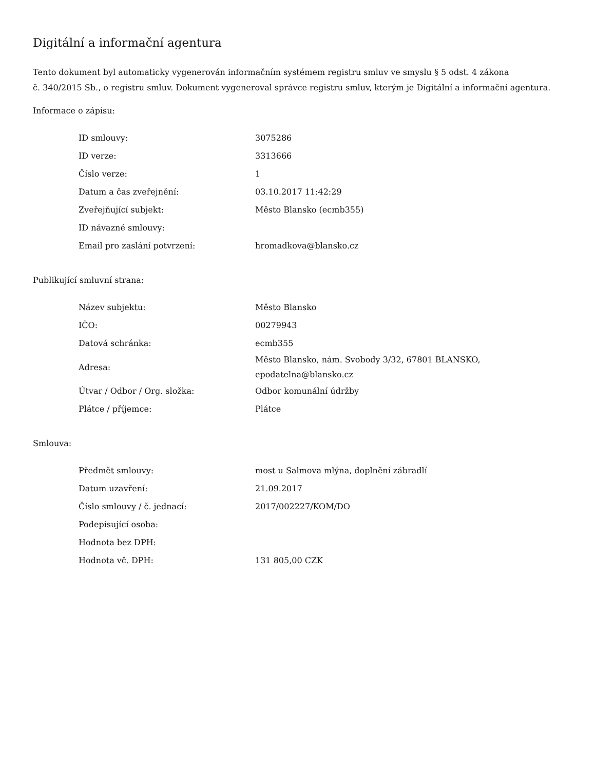Digitální a informační agentura
Tento dokument byl automaticky vygenerován informačním systémem registru smluv ve smyslu § 5 odst. 4 zákona
č. 340/2015 Sb., o registru smluv. Dokument vygeneroval správce registru smluv, kterým je Digitální a informační agentura.
Informace o zápisu:
| ID smlouvy: | 3075286 |
| ID verze: | 3313666 |
| Číslo verze: | 1 |
| Datum a čas zveřejnění: | 03.10.2017 11:42:29 |
| Zveřejňující subjekt: | Město Blansko (ecmb355) |
| ID návazné smlouvy: | |
| Email pro zaslání potvrzení: | hromadkova@blansko.cz |
Publikující smluvní strana:
| Název subjektu: | Město Blansko |
| IČO: | 00279943 |
| Datová schránka: | ecmb355 |
| Adresa: | Město Blansko, nám. Svobody 3/32, 67801 BLANSKO, epodatelna@blansko.cz |
| Útvar / Odbor / Org. složka: | Odbor komunální údržby |
| Plátce / příjemce: | Plátce |
Smlouva:
| Předmět smlouvy: | most u Salmova mlýna, doplnění zábradlí |
| Datum uzavření: | 21.09.2017 |
| Číslo smlouvy / č. jednací: | 2017/002227/KOM/DO |
| Podepisující osoba: | |
| Hodnota bez DPH: | |
| Hodnota vč. DPH: | 131 805,00 CZK |